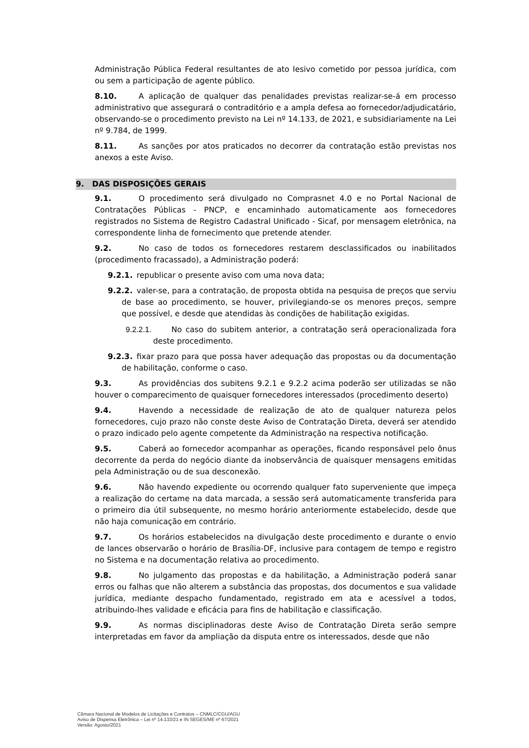Administração Pública Federal resultantes de ato lesivo cometido por pessoa jurídica, com ou sem a participação de agente público.
8.10. A aplicação de qualquer das penalidades previstas realizar-se-á em processo administrativo que assegurará o contraditório e a ampla defesa ao fornecedor/adjudicatário, observando-se o procedimento previsto na Lei nº 14.133, de 2021, e subsidiariamente na Lei nº 9.784, de 1999.
8.11. As sanções por atos praticados no decorrer da contratação estão previstas nos anexos a este Aviso.
9. DAS DISPOSIÇÕES GERAIS
9.1. O procedimento será divulgado no Comprasnet 4.0 e no Portal Nacional de Contratações Públicas - PNCP, e encaminhado automaticamente aos fornecedores registrados no Sistema de Registro Cadastral Unificado - Sicaf, por mensagem eletrônica, na correspondente linha de fornecimento que pretende atender.
9.2. No caso de todos os fornecedores restarem desclassificados ou inabilitados (procedimento fracassado), a Administração poderá:
9.2.1. republicar o presente aviso com uma nova data;
9.2.2. valer-se, para a contratação, de proposta obtida na pesquisa de preços que serviu de base ao procedimento, se houver, privilegiando-se os menores preços, sempre que possível, e desde que atendidas às condições de habilitação exigidas.
9.2.2.1. No caso do subitem anterior, a contratação será operacionalizada fora deste procedimento.
9.2.3. fixar prazo para que possa haver adequação das propostas ou da documentação de habilitação, conforme o caso.
9.3. As providências dos subitens 9.2.1 e 9.2.2 acima poderão ser utilizadas se não houver o comparecimento de quaisquer fornecedores interessados (procedimento deserto)
9.4. Havendo a necessidade de realização de ato de qualquer natureza pelos fornecedores, cujo prazo não conste deste Aviso de Contratação Direta, deverá ser atendido o prazo indicado pelo agente competente da Administração na respectiva notificação.
9.5. Caberá ao fornecedor acompanhar as operações, ficando responsável pelo ônus decorrente da perda do negócio diante da inobservância de quaisquer mensagens emitidas pela Administração ou de sua desconexão.
9.6. Não havendo expediente ou ocorrendo qualquer fato superveniente que impeça a realização do certame na data marcada, a sessão será automaticamente transferida para o primeiro dia útil subsequente, no mesmo horário anteriormente estabelecido, desde que não haja comunicação em contrário.
9.7. Os horários estabelecidos na divulgação deste procedimento e durante o envio de lances observarão o horário de Brasília-DF, inclusive para contagem de tempo e registro no Sistema e na documentação relativa ao procedimento.
9.8. No julgamento das propostas e da habilitação, a Administração poderá sanar erros ou falhas que não alterem a substância das propostas, dos documentos e sua validade jurídica, mediante despacho fundamentado, registrado em ata e acessível a todos, atribuindo-lhes validade e eficácia para fins de habilitação e classificação.
9.9. As normas disciplinadoras deste Aviso de Contratação Direta serão sempre interpretadas em favor da ampliação da disputa entre os interessados, desde que não
Câmara Nacional de Modelos de Licitações e Contratos – CNMLC/CGU/AGU
Aviso de Dispensa Eletrônica – Lei nº 14.133/21 e IN SEGES/ME nº 67/2021
Versão: Agosto/2021